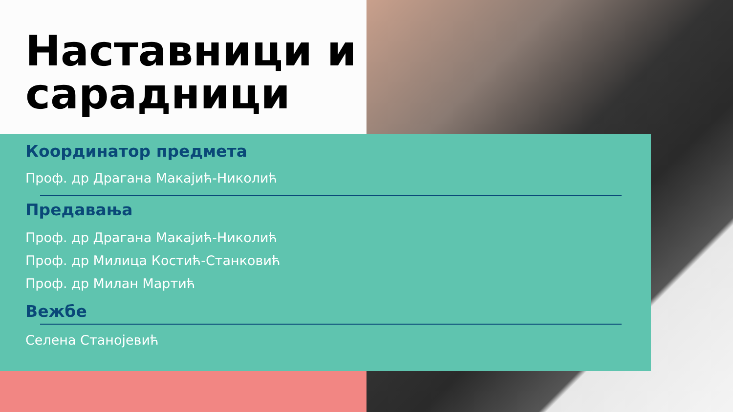Наставници и
сарадници
Координатор предмета
Проф. др Драгана Макајић-Николић
Предавања
Проф. др Драгана Макајић-Николић
Проф. др Милица Костић-Станковић
Проф. др Милан Мартић
Вежбе
Селена Станојевић